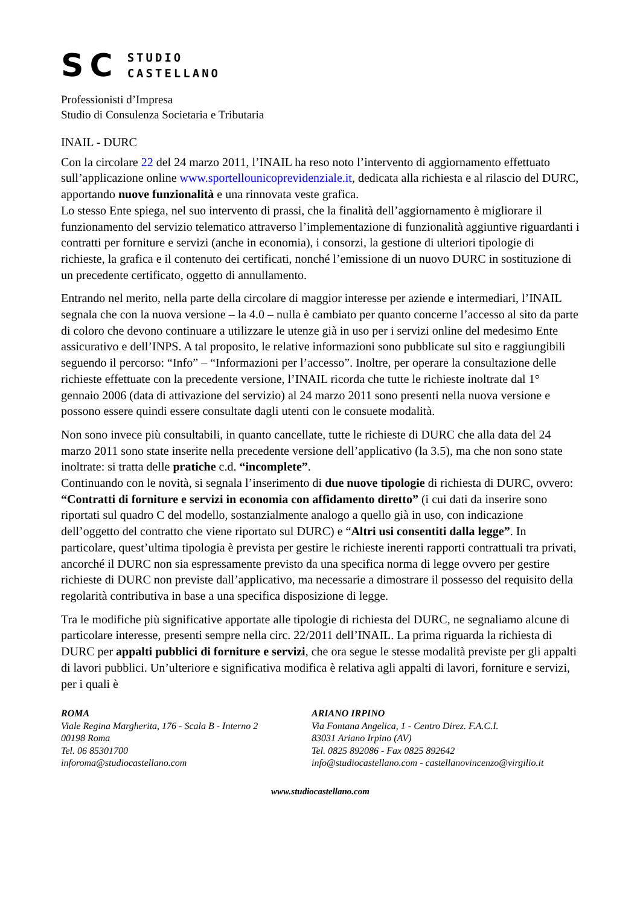SC
STUDIO
CASTELLANO
Professionisti d’Impresa
Studio di Consulenza Societaria e Tributaria
INAIL - DURC
Con la circolare 22 del 24 marzo 2011, l’INAIL ha reso noto l’intervento di aggiornamento effettuato sull’applicazione online www.sportellounicoprevidenziale.it, dedicata alla richiesta e al rilascio del DURC, apportando nuove funzionalità e una rinnovata veste grafica.
Lo stesso Ente spiega, nel suo intervento di prassi, che la finalità dell’aggiornamento è migliorare il funzionamento del servizio telematico attraverso l’implementazione di funzionalità aggiuntive riguardanti i contratti per forniture e servizi (anche in economia), i consorzi, la gestione di ulteriori tipologie di richieste, la grafica e il contenuto dei certificati, nonché l’emissione di un nuovo DURC in sostituzione di un precedente certificato, oggetto di annullamento.
Entrando nel merito, nella parte della circolare di maggior interesse per aziende e intermediari, l’INAIL segnala che con la nuova versione – la 4.0 – nulla è cambiato per quanto concerne l’accesso al sito da parte di coloro che devono continuare a utilizzare le utenze già in uso per i servizi online del medesimo Ente assicurativo e dell’INPS. A tal proposito, le relative informazioni sono pubblicate sul sito e raggiungibili seguendo il percorso: “Info” – “Informazioni per l’accesso”. Inoltre, per operare la consultazione delle richieste effettuate con la precedente versione, l’INAIL ricorda che tutte le richieste inoltrate dal 1° gennaio 2006 (data di attivazione del servizio) al 24 marzo 2011 sono presenti nella nuova versione e possono essere quindi essere consultate dagli utenti con le consuete modalità.
Non sono invece più consultabili, in quanto cancellate, tutte le richieste di DURC che alla data del 24 marzo 2011 sono state inserite nella precedente versione dell’applicativo (la 3.5), ma che non sono state inoltrate: si tratta delle pratiche c.d. “incomplete”.
Continuando con le novità, si segnala l’inserimento di due nuove tipologie di richiesta di DURC, ovvero: “Contratti di forniture e servizi in economia con affidamento diretto” (i cui dati da inserire sono riportati sul quadro C del modello, sostanzialmente analogo a quello già in uso, con indicazione dell’oggetto del contratto che viene riportato sul DURC) e “Altri usi consentiti dalla legge”. In particolare, quest’ultima tipologia è prevista per gestire le richieste inerenti rapporti contrattuali tra privati, ancorché il DURC non sia espressamente previsto da una specifica norma di legge ovvero per gestire richieste di DURC non previste dall’applicativo, ma necessarie a dimostrare il possesso del requisito della regolarità contributiva in base a una specifica disposizione di legge.
Tra le modifiche più significative apportate alle tipologie di richiesta del DURC, ne segnaliamo alcune di particolare interesse, presenti sempre nella circ. 22/2011 dell’INAIL. La prima riguarda la richiesta di DURC per appalti pubblici di forniture e servizi, che ora segue le stesse modalità previste per gli appalti di lavori pubblici. Un’ulteriore e significativa modifica è relativa agli appalti di lavori, forniture e servizi, per i quali è
ROMA
Viale Regina Margherita, 176 - Scala B - Interno 2
00198 Roma
Tel. 06 85301700
inforoma@studiocastellano.com
ARIANO IRPINO
Via Fontana Angelica, 1 - Centro Direz. F.A.C.I.
83031 Ariano Irpino (AV)
Tel. 0825 892086 - Fax 0825 892642
info@studiocastellano.com - castellanovincenzo@virgilio.it
www.studiocastellano.com